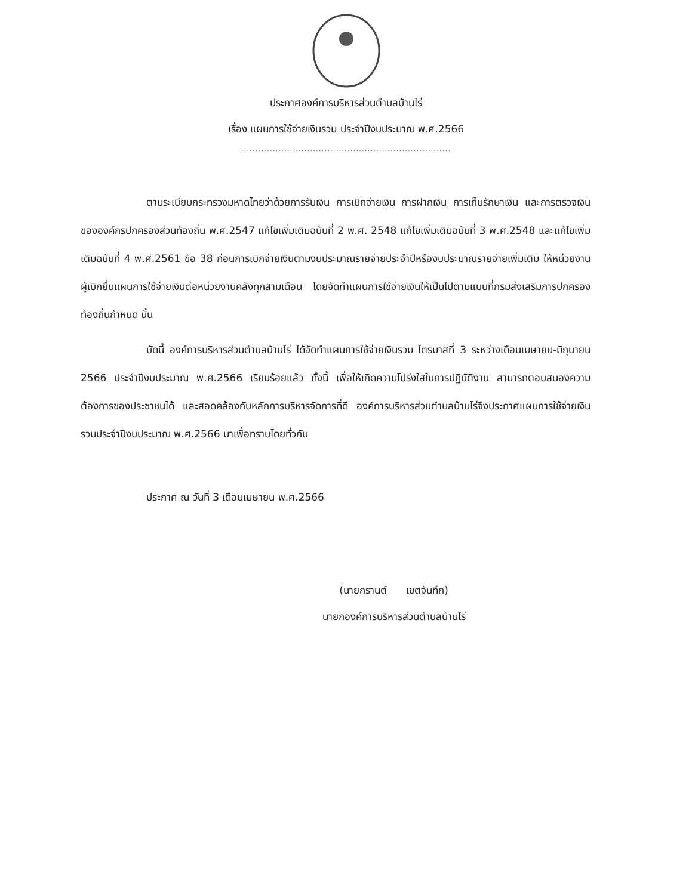ประกาศองค์การบริหารส่วนตำบลบ้านไร่
เรื่อง แผนการใช้จ่ายเงินรวม ประจำปีงบประมาณ พ.ศ.2566
.........................................................................
ตามระเบียบกระทรวงมหาดไทยว่าด้วยการรับเงิน การเบิกจ่ายเงิน การฝากเงิน การเก็บรักษาเงิน และการตรวจเงินขององค์กรปกครองส่วนท้องถิ่น พ.ศ.2547 แก้ไขเพิ่มเติมฉบับที่ 2 พ.ศ. 2548 แก้ไขเพิ่มเติมฉบับที่ 3 พ.ศ.2548 และแก้ไขเพิ่มเติมฉบับที่ 4 พ.ศ.2561 ข้อ 38 ก่อนการเบิกจ่ายเงินตามงบประมาณรายจ่ายประจำปีหรืองบประมาณรายจ่ายเพิ่มเติม ให้หน่วยงานผู้เบิกยื่นแผนการใช้จ่ายเงินต่อหน่วยงานคลังทุกสามเดือน โดยจัดทำแผนการใช้จ่ายเงินให้เป็นไปตามแบบที่กรมส่งเสริมการปกครองท้องถิ่นกำหนด นั้น
บัดนี้ องค์การบริหารส่วนตำบลบ้านไร่ ได้จัดทำแผนการใช้จ่ายเงินรวม ไตรมาสที่ 3 ระหว่างเดือนเมษายน-มิถุนายน 2566 ประจำปีงบประมาณ พ.ศ.2566 เรียบร้อยแล้ว ทั้งนี้ เพื่อให้เกิดความโปร่งใสในการปฏิบัติงาน สามารถตอบสนองความต้องการของประชาชนได้ และสอดคล้องกับหลักการบริหารจัดการที่ดี องค์การบริหารส่วนตำบลบ้านไร่จึงประกาศแผนการใช้จ่ายเงินรวมประจำปีงบประมาณ พ.ศ.2566 มาเพื่อทราบโดยทั่วกัน
ประกาศ ณ วันที่ 3 เดือนเมษายน พ.ศ.2566
(นายกรานต์ เขตจันทึก)
นายกองค์การบริหารส่วนตำบลบ้านไร่